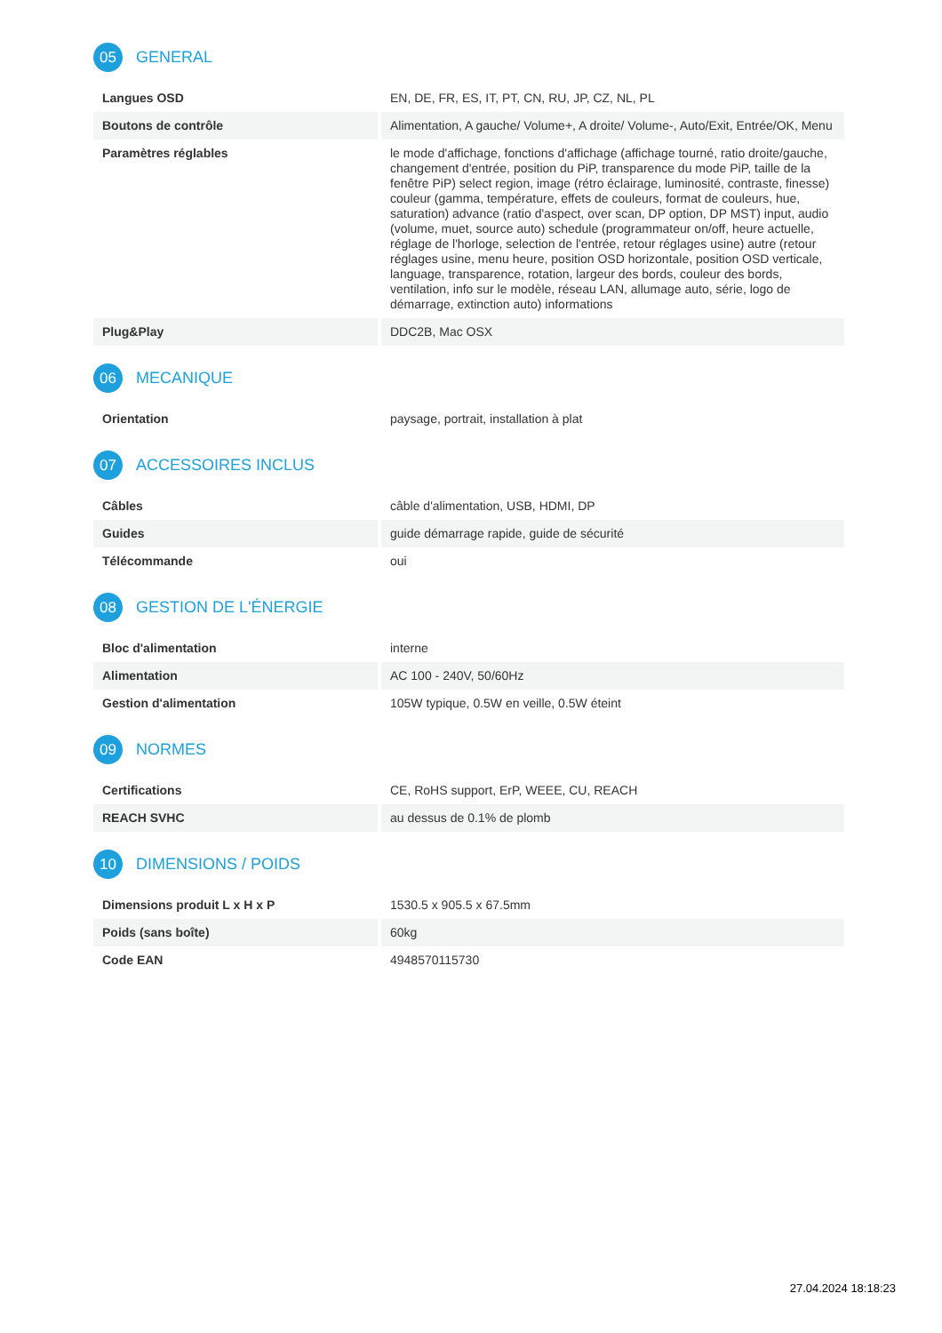05 GENERAL
| Langues OSD | EN, DE, FR, ES, IT, PT, CN, RU, JP, CZ, NL, PL |
| Boutons de contrôle | Alimentation, A gauche/ Volume+, A droite/ Volume-, Auto/Exit, Entrée/OK, Menu |
| Paramètres réglables | le mode d'affichage, fonctions d'affichage (affichage tourné, ratio droite/gauche, changement d'entrée, position du PiP, transparence du mode PiP, taille de la fenêtre PiP) select region, image (rétro éclairage, luminosité, contraste, finesse) couleur (gamma, température, effets de couleurs, format de couleurs, hue, saturation) advance (ratio d'aspect, over scan, DP option, DP MST) input, audio (volume, muet, source auto) schedule (programmateur on/off, heure actuelle, réglage de l'horloge, selection de l'entrée, retour réglages usine) autre (retour réglages usine, menu heure, position OSD horizontale, position OSD verticale, language, transparence, rotation, largeur des bords, couleur des bords, ventilation, info sur le modèle, réseau LAN, allumage auto, série, logo de démarrage, extinction auto) informations |
| Plug&Play | DDC2B, Mac OSX |
06 MECANIQUE
| Orientation | paysage, portrait, installation à plat |
07 ACCESSOIRES INCLUS
| Câbles | câble d'alimentation, USB, HDMI, DP |
| Guides | guide démarrage rapide, guide de sécurité |
| Télécommande | oui |
08 GESTION DE L'ÉNERGIE
| Bloc d'alimentation | interne |
| Alimentation | AC 100 - 240V, 50/60Hz |
| Gestion d'alimentation | 105W typique, 0.5W en veille, 0.5W éteint |
09 NORMES
| Certifications | CE, RoHS support, ErP, WEEE, CU, REACH |
| REACH SVHC | au dessus de 0.1% de plomb |
10 DIMENSIONS / POIDS
| Dimensions produit L x H x P | 1530.5 x 905.5 x 67.5mm |
| Poids (sans boîte) | 60kg |
| Code EAN | 4948570115730 |
27.04.2024 18:18:23